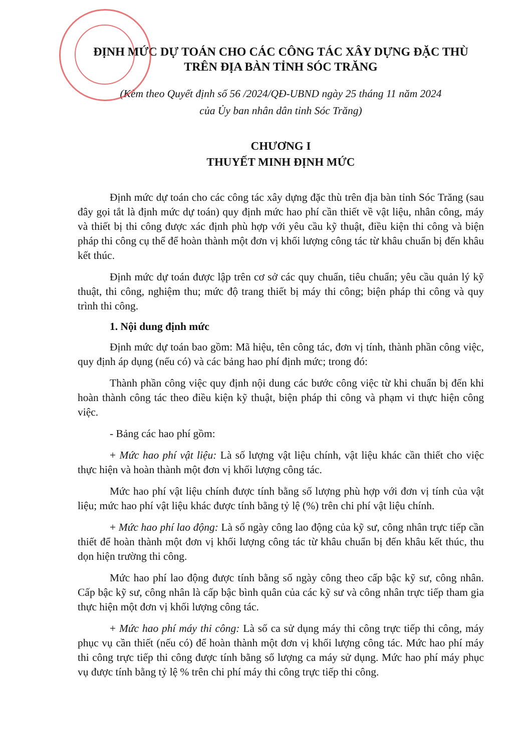ĐỊNH MỨC DỰ TOÁN CHO CÁC CÔNG TÁC XÂY DỰNG ĐẶC THÙ
TRÊN ĐỊA BÀN TỈNH SÓC TRĂNG
(Kèm theo Quyết định số 56 /2024/QĐ-UBND ngày 25 tháng 11 năm 2024
của Ủy ban nhân dân tỉnh Sóc Trăng)
CHƯƠNG I
THUYẾT MINH ĐỊNH MỨC
Định mức dự toán cho các công tác xây dựng đặc thù trên địa bàn tỉnh Sóc Trăng (sau đây gọi tắt là định mức dự toán) quy định mức hao phí cần thiết về vật liệu, nhân công, máy và thiết bị thi công được xác định phù hợp với yêu cầu kỹ thuật, điều kiện thi công và biện pháp thi công cụ thể để hoàn thành một đơn vị khối lượng công tác từ khâu chuẩn bị đến khâu kết thúc.
Định mức dự toán được lập trên cơ sở các quy chuẩn, tiêu chuẩn; yêu cầu quản lý kỹ thuật, thi công, nghiệm thu; mức độ trang thiết bị máy thi công; biện pháp thi công và quy trình thi công.
1. Nội dung định mức
Định mức dự toán bao gồm: Mã hiệu, tên công tác, đơn vị tính, thành phần công việc, quy định áp dụng (nếu có) và các bảng hao phí định mức; trong đó:
Thành phần công việc quy định nội dung các bước công việc từ khi chuẩn bị đến khi hoàn thành công tác theo điều kiện kỹ thuật, biện pháp thi công và phạm vi thực hiện công việc.
- Bảng các hao phí gồm:
+ Mức hao phí vật liệu: Là số lượng vật liệu chính, vật liệu khác cần thiết cho việc thực hiện và hoàn thành một đơn vị khối lượng công tác.
Mức hao phí vật liệu chính được tính bằng số lượng phù hợp với đơn vị tính của vật liệu; mức hao phí vật liệu khác được tính bằng tỷ lệ (%) trên chi phí vật liệu chính.
+ Mức hao phí lao động: Là số ngày công lao động của kỹ sư, công nhân trực tiếp cần thiết để hoàn thành một đơn vị khối lượng công tác từ khâu chuẩn bị đến khâu kết thúc, thu dọn hiện trường thi công.
Mức hao phí lao động được tính bằng số ngày công theo cấp bậc kỹ sư, công nhân. Cấp bậc kỹ sư, công nhân là cấp bậc bình quân của các kỹ sư và công nhân trực tiếp tham gia thực hiện một đơn vị khối lượng công tác.
+ Mức hao phí máy thi công: Là số ca sử dụng máy thi công trực tiếp thi công, máy phục vụ cần thiết (nếu có) để hoàn thành một đơn vị khối lượng công tác. Mức hao phí máy thi công trực tiếp thi công được tính bằng số lượng ca máy sử dụng. Mức hao phí máy phục vụ được tính bằng tỷ lệ % trên chi phí máy thi công trực tiếp thi công.